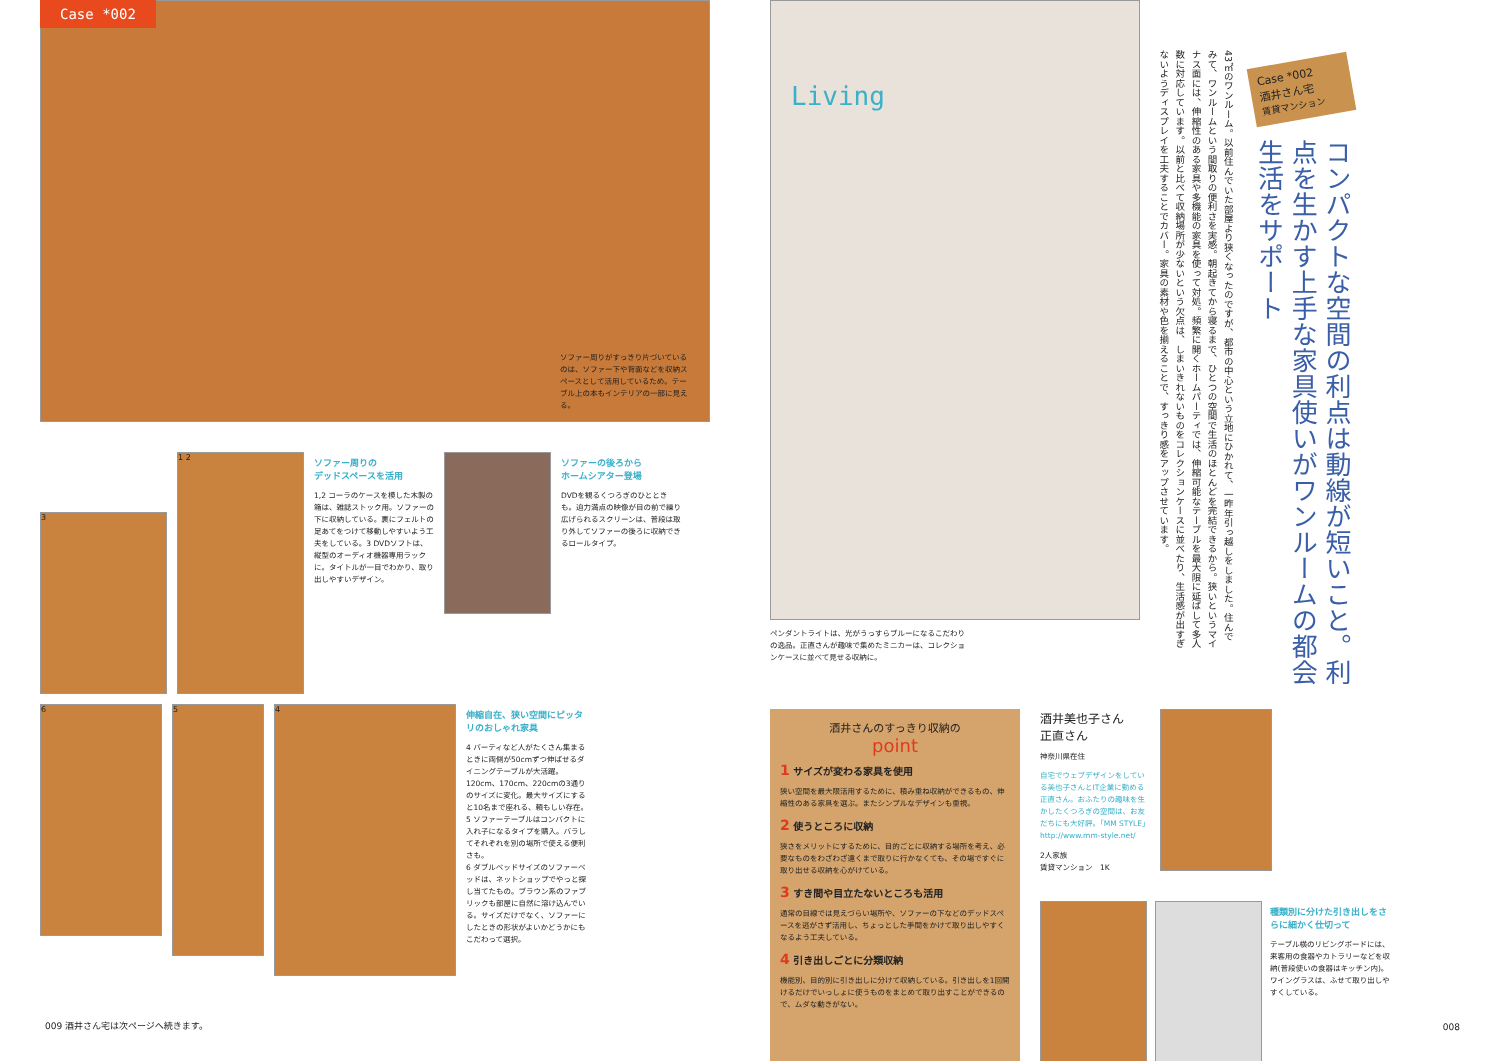Case *002
ソファー周りがすっきり片づいているのは、ソファー下や背面などを収納スペースとして活用しているため。テーブル上の本もインテリアの一部に見える。
3
1 2
ソファー周りの
デッドスペースを活用
1,2 コーラのケースを模した木製の箱は、雑誌ストック用。ソファーの下に収納している。裏にフェルトの足あてをつけて移動しやすいよう工夫をしている。3 DVDソフトは、縦型のオーディオ機器専用ラックに。タイトルが一目でわかり、取り出しやすいデザイン。
ソファーの後ろから
ホームシアター登場
DVDを観るくつろぎのひとときも。迫力満点の映像が目の前で繰り広げられるスクリーンは、普段は取り外してソファーの後ろに収納できるロールタイプ。
6
5
4
伸縮自在、狭い空間にピッタリのおしゃれ家具
4 パーティなど人がたくさん集まるときに両側が50cmずつ伸ばせるダイニングテーブルが大活躍。120cm、170cm、220cmの3通りのサイズに変化。最大サイズにすると10名まで座れる、頼もしい存在。
5 ソファーテーブルはコンパクトに入れ子になるタイプを購入。バラしてそれぞれを別の場所で使える便利さも。
6 ダブルベッドサイズのソファーベッドは、ネットショップでやっと探し当てたもの。ブラウン系のファブリックも部屋に自然に溶け込んでいる。サイズだけでなく、ソファーにしたときの形状がよいかどうかにもこだわって選択。
009 酒井さん宅は次ページへ続きます。
Living
ペンダントライトは、光がうっすらブルーになるこだわりの逸品。正直さんが趣味で集めたミニカーは、コレクションケースに並べて見せる収納に。
43㎡のワンルーム。以前住んでいた部屋より狭くなったのですが、都市の中心という立地にひかれて、一昨年引っ越しをしました。住んでみて、ワンルームという間取りの便利さを実感。朝起きてから寝るまで、ひとつの空間で生活のほとんどを完結できるから。狭いというマイナス面には、伸縮性のある家具や多機能の家具を使って対処。頻繁に開くホームパーティでは、伸縮可能なテーブルを最大限に延ばして多人数に対応しています。以前と比べて収納場所が少ないという欠点は、しまいきれないものをコレクションケースに並べたり、生活感が出すぎないようディスプレイを工夫することでカバー。家具の素材や色を揃えることで、すっきり感をアップさせています。
Case *002
酒井さん宅
賃貸マンション
コンパクトな空間の利点は動線が短いこと。利点を生かす上手な家具使いがワンルームの都会生活をサポート
酒井さんのすっきり収納の
point
1 サイズが変わる家具を使用
狭い空間を最大限活用するために、積み重ね収納ができるもの、伸縮性のある家具を選ぶ。またシンプルなデザインも重視。
2 使うところに収納
狭さをメリットにするために、目的ごとに収納する場所を考え、必要なものをわざわざ遠くまで取りに行かなくても、その場ですぐに取り出せる収納を心がけている。
3 すき間や目立たないところも活用
通常の目線では見えづらい場所や、ソファーの下などのデッドスペースを逃がさず活用し、ちょっとした手間をかけて取り出しやすくなるよう工夫している。
4 引き出しごとに分類収納
機能別、目的別に引き出しに分けて収納している。引き出しを1回開けるだけでいっしょに使うものをまとめて取り出すことができるので、ムダな動きがない。
酒井美也子さん
正直さん
神奈川県在住
自宅でウェブデザインをしている美也子さんとIT企業に勤める正直さん。おふたりの趣味を生かしたくつろぎの空間は、お友だちにも大好評。「MM STYLE」 http://www.mm-style.net/
2人家族
賃貸マンション　1K
種類別に分けた引き出しをさらに細かく仕切って
テーブル横のリビングボードには、来客用の食器やカトラリーなどを収納(普段使いの食器はキッチン内)。ワイングラスは、ふせて取り出しやすくしている。
008